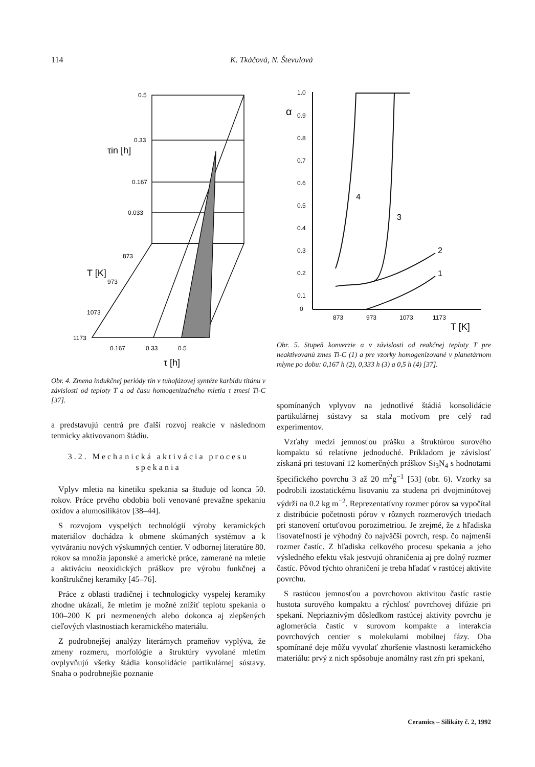114 K. Tkáčová, N. Števulová
0.5
0.33
0.167
0.033
873
973
1073
1173
0.167
0.33
0.5
τ [h]
τin [h]
T [K]
Obr. 4. Zmena indukčnej periódy τin v tuhofázovej syntéze karbidu titánu v závislosti od teploty T a od času homogenizačného mletia τ zmesi Ti-C [37].
a predstavujú centrá pre ďalší rozvoj reakcie v následnom termicky aktivovanom štádiu.
3.2. Mechanická aktivácia procesu spekania
Vplyv mletia na kinetiku spekania sa študuje od konca 50. rokov. Práce prvého obdobia boli venované prevažne spekaniu oxidov a alumosilikátov [38–44].
S rozvojom vyspelých technológií výroby keramických materiálov dochádza k obmene skúmaných systémov a k vytváraniu nových výskumných centier. V odbornej literatúre 80. rokov sa množia japonské a americké práce, zamerané na mletie a aktiváciu neoxidických práškov pre výrobu funkčnej a konštrukčnej keramiky [45–76].
Práce z oblasti tradičnej i technologicky vyspelej keramiky zhodne ukázali, že mletím je možné znížiť teplotu spekania o 100–200 K pri nezmenených alebo dokonca aj zlepšených cieľových vlastnostiach keramického materiálu.
Z podrobnejšej analýzy literárnych prameňov vyplýva, že zmeny rozmeru, morfológie a štruktúry vyvolané mletím ovplyvňujú všetky štádia konsolidácie partikulárnej sústavy. Snaha o podrobnejšie poznanie
1.0
0.9
0.8
0.7
0.6
0.5
0.4
0.3
0.2
0.1
0
873
973
1073
1173
T [K]
α
4
3
2
1
Obr. 5. Stupeň konverzie α v závislosti od reakčnej teploty T pre neaktivovanú zmes Ti-C (1) a pre vzorky homogenizované v planetárnom mlyne po dobu: 0,167 h (2), 0,333 h (3) a 0,5 h (4) [37].
spomínaných vplyvov na jednotlivé štádiá konsolidácie partikulárnej sústavy sa stala motívom pre celý rad experimentov.
Vzťahy medzi jemnosťou prášku a štruktúrou surového kompaktu sú relatívne jednoduché. Príkladom je závislosť získaná pri testovaní 12 komerčných práškov Si<sub>3</sub>N<sub>4</sub> s hodnotami špecifického povrchu 3 až 20 m<sup>2</sup>g<sup>−1</sup> [53] (obr. 6). Vzorky sa podrobili izostatickému lisovaniu za studena pri dvojminútovej výdrži na 0.2 kg m<sup>−2</sup>. Reprezentatívny rozmer pórov sa vypočítal z distribúcie početnosti pórov v rôznych rozmerových triedach pri stanovení ortuťovou porozimetriou. Je zrejmé, že z hľadiska lisovateľnosti je výhodný čo najväčší povrch, resp. čo najmenší rozmer častíc. Z hľadiska celkového procesu spekania a jeho výsledného efektu však jestvujú ohraničenia aj pre dolný rozmer častíc. Pôvod týchto ohraničení je treba hľadať v rastúcej aktivite povrchu.
S rastúcou jemnosťou a povrchovou aktivitou častíc rastie hustota surového kompaktu a rýchlosť povrchovej difúzie pri spekaní. Nepriaznivým dôsledkom rastúcej aktivity povrchu je aglomerácia častíc v surovom kompakte a interakcia povrchových centier s molekulami mobilnej fázy. Oba spomínané deje môžu vyvolať zhoršenie vlastnosti keramického materiálu: prvý z nich spôsobuje anomálny rast zŕn pri spekaní,
Ceramics – Silikáty č. 2, 1992